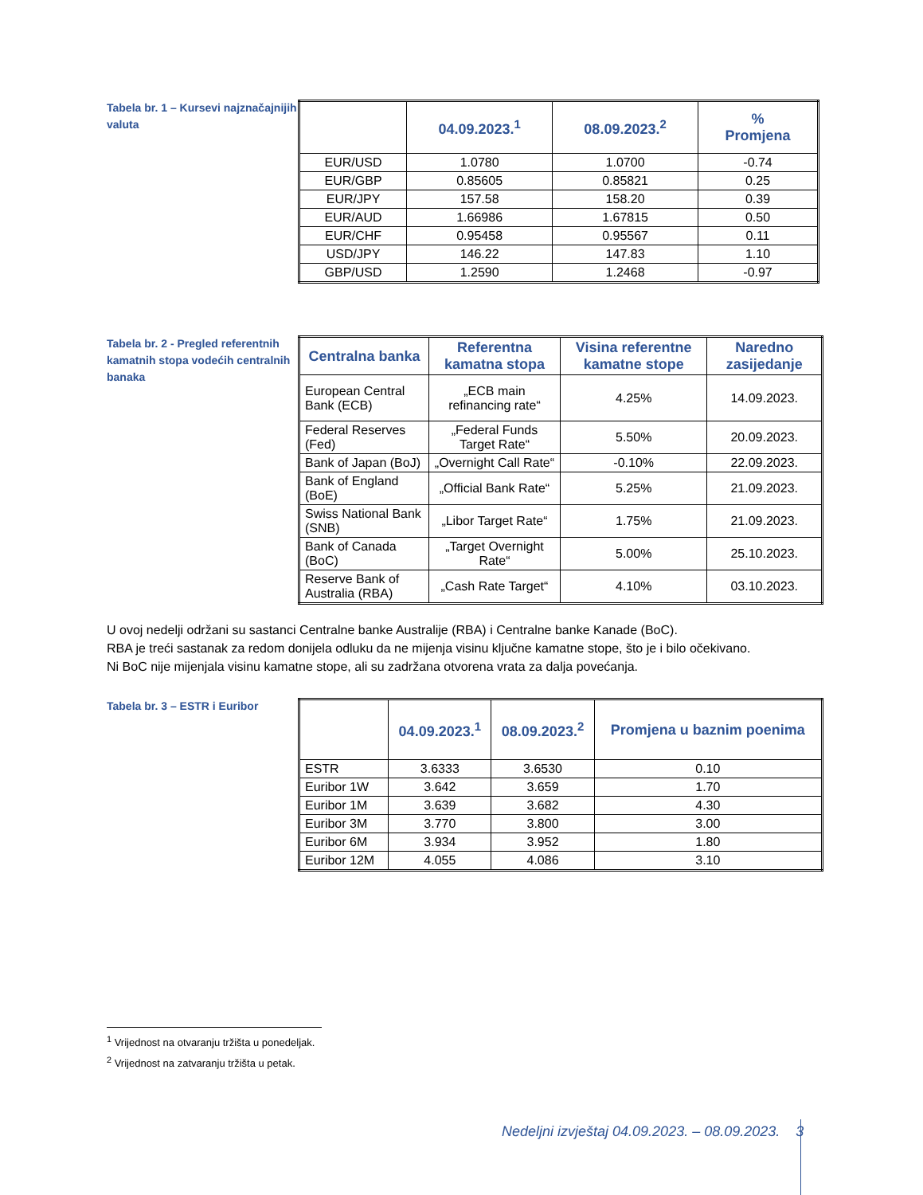Tabela br. 1 – Kursevi najznačajnijih valuta
| | 04.09.2023.<sup>1</sup> | 08.09.2023.<sup>2</sup> | % Promjena |
| --- | --- | --- | --- |
| EUR/USD | 1.0780 | 1.0700 | -0.74 |
| EUR/GBP | 0.85605 | 0.85821 | 0.25 |
| EUR/JPY | 157.58 | 158.20 | 0.39 |
| EUR/AUD | 1.66986 | 1.67815 | 0.50 |
| EUR/CHF | 0.95458 | 0.95567 | 0.11 |
| USD/JPY | 146.22 | 147.83 | 1.10 |
| GBP/USD | 1.2590 | 1.2468 | -0.97 |
Tabela br. 2 - Pregled referentnih kamatnih stopa vodećih centralnih banaka
| Centralna banka | Referentna kamatna stopa | Visina referentne kamatne stope | Naredno zasijedanje |
| --- | --- | --- | --- |
| European Central Bank (ECB) | „ECB main refinancing rate“ | 4.25% | 14.09.2023. |
| Federal Reserves (Fed) | „Federal Funds Target Rate“ | 5.50% | 20.09.2023. |
| Bank of Japan (BoJ) | „Overnight Call Rate“ | -0.10% | 22.09.2023. |
| Bank of England (BoE) | „Official Bank Rate“ | 5.25% | 21.09.2023. |
| Swiss National Bank (SNB) | „Libor Target Rate“ | 1.75% | 21.09.2023. |
| Bank of Canada (BoC) | „Target Overnight Rate“ | 5.00% | 25.10.2023. |
| Reserve Bank of Australia (RBA) | „Cash Rate Target“ | 4.10% | 03.10.2023. |
U ovoj nedelji održani su sastanci Centralne banke Australije (RBA) i Centralne banke Kanade (BoC).
RBA je treći sastanak za redom donijela odluku da ne mijenja visinu ključne kamatne stope, što je i bilo očekivano.
Ni BoC nije mijenjala visinu kamatne stope, ali su zadržana otvorena vrata za dalja povećanja.
Tabela br. 3 – ESTR i Euribor
| | 04.09.2023.<sup>1</sup> | 08.09.2023.<sup>2</sup> | Promjena u baznim poenima |
| --- | --- | --- | --- |
| ESTR | 3.6333 | 3.6530 | 0.10 |
| Euribor 1W | 3.642 | 3.659 | 1.70 |
| Euribor 1M | 3.639 | 3.682 | 4.30 |
| Euribor 3M | 3.770 | 3.800 | 3.00 |
| Euribor 6M | 3.934 | 3.952 | 1.80 |
| Euribor 12M | 4.055 | 4.086 | 3.10 |
<sup>1</sup> Vrijednost na otvaranju tržišta u ponedeljak.
<sup>2</sup> Vrijednost na zatvaranju tržišta u petak.
Nedeljni izvještaj 04.09.2023. – 08.09.2023. 3